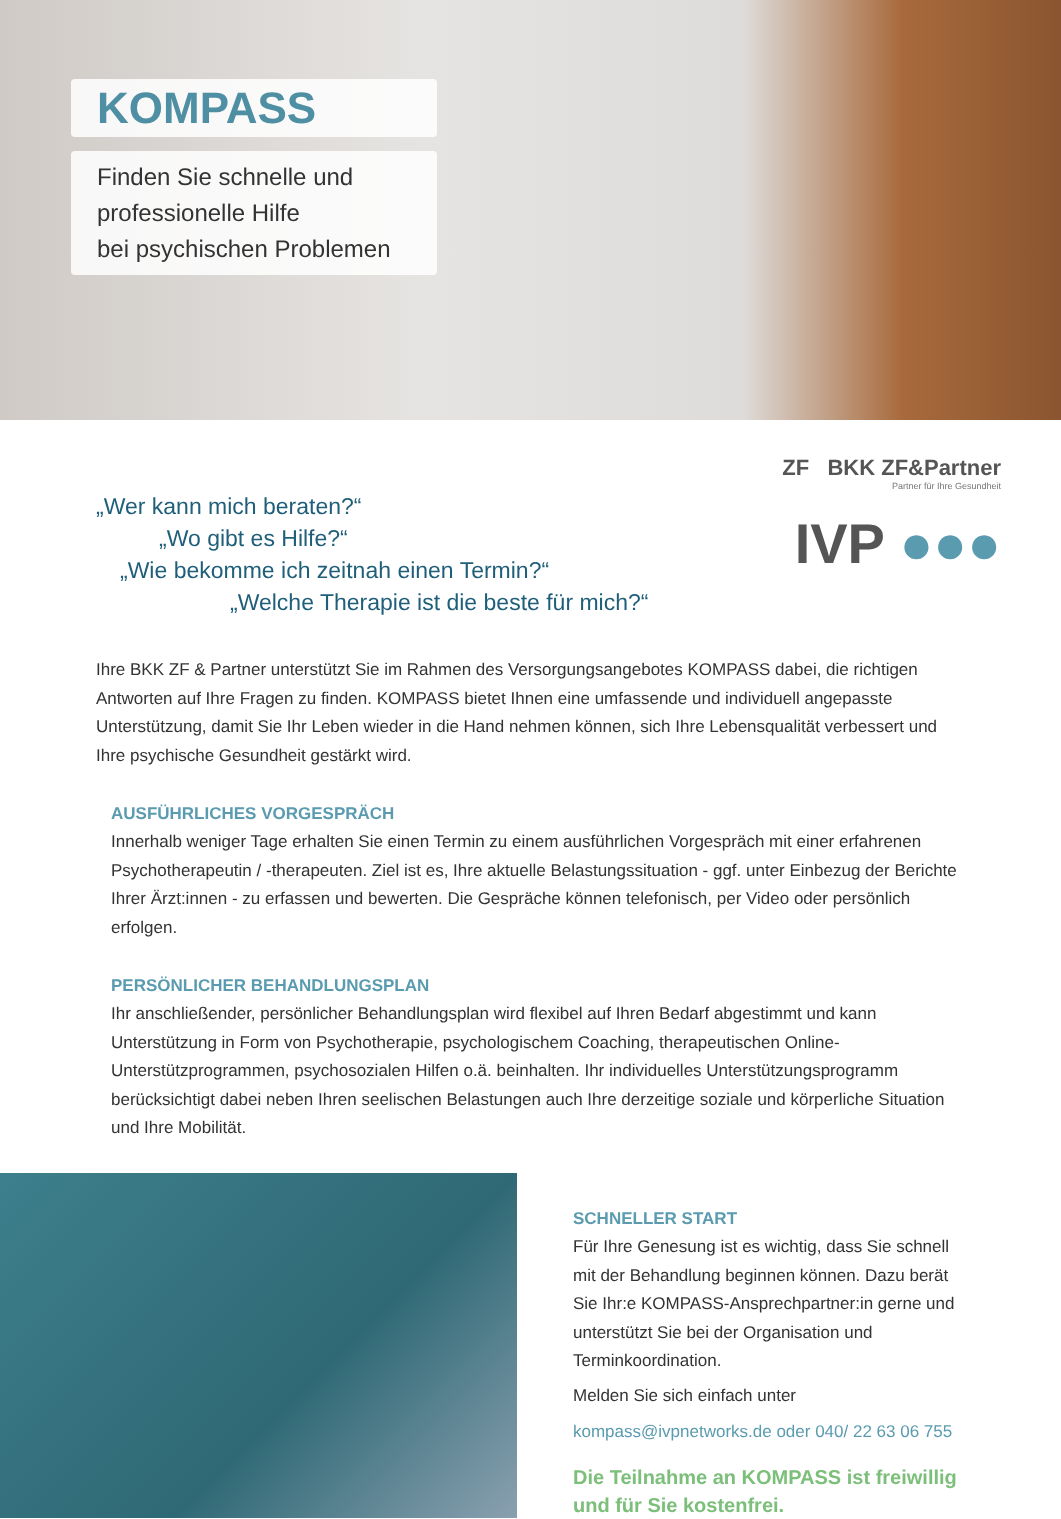KOMPASS
Finden Sie schnelle und
professionelle Hilfe
bei psychischen Problemen
ZF BKK ZF&Partner
Partner für Ihre Gesundheit
IVP ●●●
„Wer kann mich beraten?“
„Wo gibt es Hilfe?“
„Wie bekomme ich zeitnah einen Termin?“
„Welche Therapie ist die beste für mich?“
Ihre BKK ZF & Partner unterstützt Sie im Rahmen des Versorgungsangebotes KOMPASS dabei, die richtigen Antworten auf Ihre Fragen zu finden. KOMPASS bietet Ihnen eine umfassende und individuell angepasste Unterstützung, damit Sie Ihr Leben wieder in die Hand nehmen können, sich Ihre Lebensqualität verbessert und Ihre psychische Gesundheit gestärkt wird.
AUSFÜHRLICHES VORGESPRÄCH
Innerhalb weniger Tage erhalten Sie einen Termin zu einem ausführlichen Vorgespräch mit einer erfahrenen Psychotherapeutin / -therapeuten. Ziel ist es, Ihre aktuelle Belastungssituation - ggf. unter Einbezug der Berichte Ihrer Ärzt:innen - zu erfassen und bewerten. Die Gespräche können telefonisch, per Video oder persönlich erfolgen.
PERSÖNLICHER BEHANDLUNGSPLAN
Ihr anschließender, persönlicher Behandlungsplan wird flexibel auf Ihren Bedarf abgestimmt und kann Unterstützung in Form von Psychotherapie, psychologischem Coaching, therapeutischen Online-Unterstützprogrammen, psychosozialen Hilfen o.ä. beinhalten. Ihr individuelles Unterstützungsprogramm berücksichtigt dabei neben Ihren seelischen Belastungen auch Ihre derzeitige soziale und körperliche Situation und Ihre Mobilität.
SCHNELLER START
Für Ihre Genesung ist es wichtig, dass Sie schnell mit der Behandlung beginnen können. Dazu berät Sie Ihr:e KOMPASS-Ansprechpartner:in gerne und unterstützt Sie bei der Organisation und Terminkoordination.
Melden Sie sich einfach unter
kompass@ivpnetworks.de oder 040/ 22 63 06 755
Die Teilnahme an KOMPASS ist freiwillig und für Sie kostenfrei.